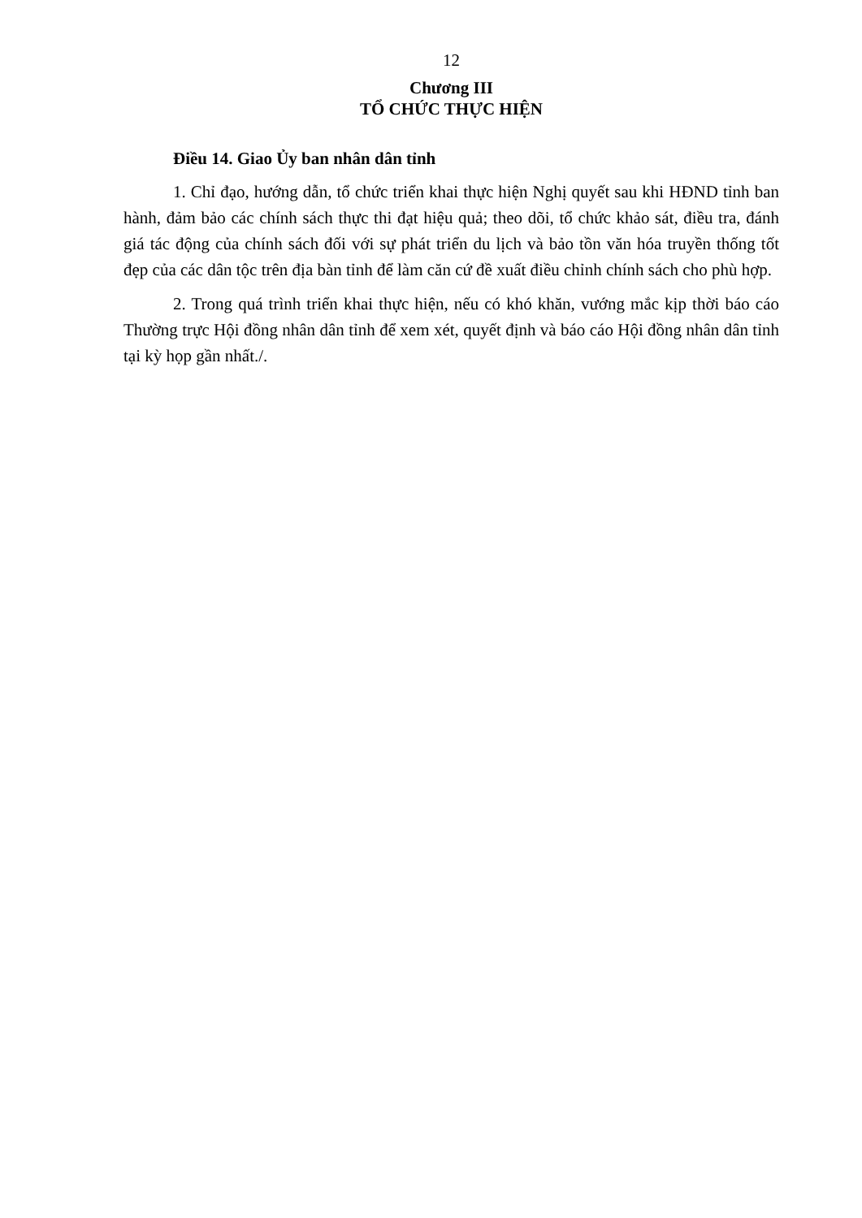12
Chương III
TỔ CHỨC THỰC HIỆN
Điều 14. Giao Ủy ban nhân dân tỉnh
1. Chỉ đạo, hướng dẫn, tổ chức triển khai thực hiện Nghị quyết sau khi HĐND tỉnh ban hành, đảm bảo các chính sách thực thi đạt hiệu quả; theo dõi, tổ chức khảo sát, điều tra, đánh giá tác động của chính sách đối với sự phát triển du lịch và bảo tồn văn hóa truyền thống tốt đẹp của các dân tộc trên địa bàn tỉnh để làm căn cứ đề xuất điều chỉnh chính sách cho phù hợp.
2. Trong quá trình triển khai thực hiện, nếu có khó khăn, vướng mắc kịp thời báo cáo Thường trực Hội đồng nhân dân tỉnh để xem xét, quyết định và báo cáo Hội đồng nhân dân tỉnh tại kỳ họp gần nhất./.